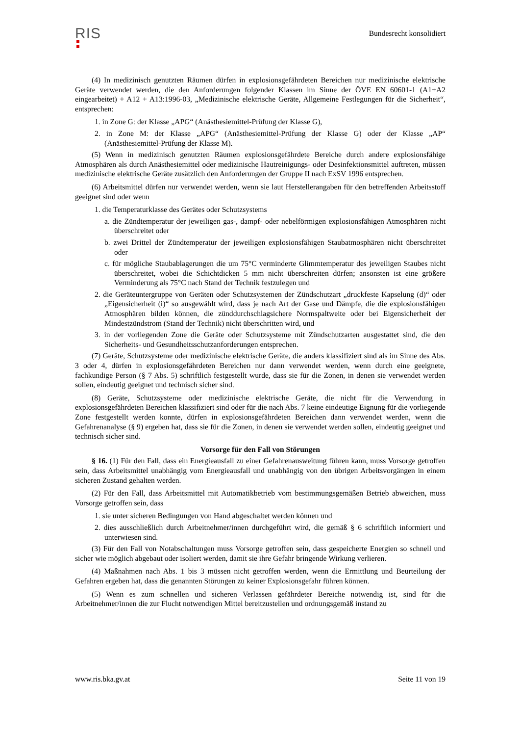RIS
Bundesrecht konsolidiert
(4) In medizinisch genutzten Räumen dürfen in explosionsgefährdeten Bereichen nur medizinische elektrische Geräte verwendet werden, die den Anforderungen folgender Klassen im Sinne der ÖVE EN 60601-1 (A1+A2 eingearbeitet) + A12 + A13:1996-03, „Medizinische elektrische Geräte, Allgemeine Festlegungen für die Sicherheit“, entsprechen:
1. in Zone G: der Klasse „APG“ (Anästhesiemittel-Prüfung der Klasse G),
2. in Zone M: der Klasse „APG“ (Anästhesiemittel-Prüfung der Klasse G) oder der Klasse „AP“ (Anästhesiemittel-Prüfung der Klasse M).
(5) Wenn in medizinisch genutzten Räumen explosionsgefährdete Bereiche durch andere explosionsfähige Atmosphären als durch Anästhesiemittel oder medizinische Hautreinigungs- oder Desinfektionsmittel auftreten, müssen medizinische elektrische Geräte zusätzlich den Anforderungen der Gruppe II nach ExSV 1996 entsprechen.
(6) Arbeitsmittel dürfen nur verwendet werden, wenn sie laut Herstellerangaben für den betreffenden Arbeitsstoff geeignet sind oder wenn
1. die Temperaturklasse des Gerätes oder Schutzsystems
a. die Zündtemperatur der jeweiligen gas-, dampf- oder nebelförmigen explosionsfähigen Atmosphären nicht überschreitet oder
b. zwei Drittel der Zündtemperatur der jeweiligen explosionsfähigen Staubatmosphären nicht überschreitet oder
c. für mögliche Staubablagerungen die um 75°C verminderte Glimmtemperatur des jeweiligen Staubes nicht überschreitet, wobei die Schichtdicken 5 mm nicht überschreiten dürfen; ansonsten ist eine größere Verminderung als 75°C nach Stand der Technik festzulegen und
2. die Geräteuntergruppe von Geräten oder Schutzsystemen der Zündschutzart „druckfeste Kapselung (d)“ oder „Eigensicherheit (i)“ so ausgewählt wird, dass je nach Art der Gase und Dämpfe, die die explosionsfähigen Atmosphären bilden können, die zünddurchschlagsichere Normspaltweite oder bei Eigensicherheit der Mindestzündstrom (Stand der Technik) nicht überschritten wird, und
3. in der vorliegenden Zone die Geräte oder Schutzsysteme mit Zündschutzarten ausgestattet sind, die den Sicherheits- und Gesundheitsschutzanforderungen entsprechen.
(7) Geräte, Schutzsysteme oder medizinische elektrische Geräte, die anders klassifiziert sind als im Sinne des Abs. 3 oder 4, dürfen in explosionsgefährdeten Bereichen nur dann verwendet werden, wenn durch eine geeignete, fachkundige Person (§ 7 Abs. 5) schriftlich festgestellt wurde, dass sie für die Zonen, in denen sie verwendet werden sollen, eindeutig geeignet und technisch sicher sind.
(8) Geräte, Schutzsysteme oder medizinische elektrische Geräte, die nicht für die Verwendung in explosionsgefährdeten Bereichen klassifiziert sind oder für die nach Abs. 7 keine eindeutige Eignung für die vorliegende Zone festgestellt werden konnte, dürfen in explosionsgefährdeten Bereichen dann verwendet werden, wenn die Gefahrenanalyse (§ 9) ergeben hat, dass sie für die Zonen, in denen sie verwendet werden sollen, eindeutig geeignet und technisch sicher sind.
Vorsorge für den Fall von Störungen
§ 16. (1) Für den Fall, dass ein Energieausfall zu einer Gefahrenausweitung führen kann, muss Vorsorge getroffen sein, dass Arbeitsmittel unabhängig vom Energieausfall und unabhängig von den übrigen Arbeitsvorgängen in einem sicheren Zustand gehalten werden.
(2) Für den Fall, dass Arbeitsmittel mit Automatikbetrieb vom bestimmungsgemäßen Betrieb abweichen, muss Vorsorge getroffen sein, dass
1. sie unter sicheren Bedingungen von Hand abgeschaltet werden können und
2. dies ausschließlich durch Arbeitnehmer/innen durchgeführt wird, die gemäß § 6 schriftlich informiert und unterwiesen sind.
(3) Für den Fall von Notabschaltungen muss Vorsorge getroffen sein, dass gespeicherte Energien so schnell und sicher wie möglich abgebaut oder isoliert werden, damit sie ihre Gefahr bringende Wirkung verlieren.
(4) Maßnahmen nach Abs. 1 bis 3 müssen nicht getroffen werden, wenn die Ermittlung und Beurteilung der Gefahren ergeben hat, dass die genannten Störungen zu keiner Explosionsgefahr führen können.
(5) Wenn es zum schnellen und sicheren Verlassen gefährdeter Bereiche notwendig ist, sind für die Arbeitnehmer/innen die zur Flucht notwendigen Mittel bereitzustellen und ordnungsgemäß instand zu
www.ris.bka.gv.at Seite 11 von 19